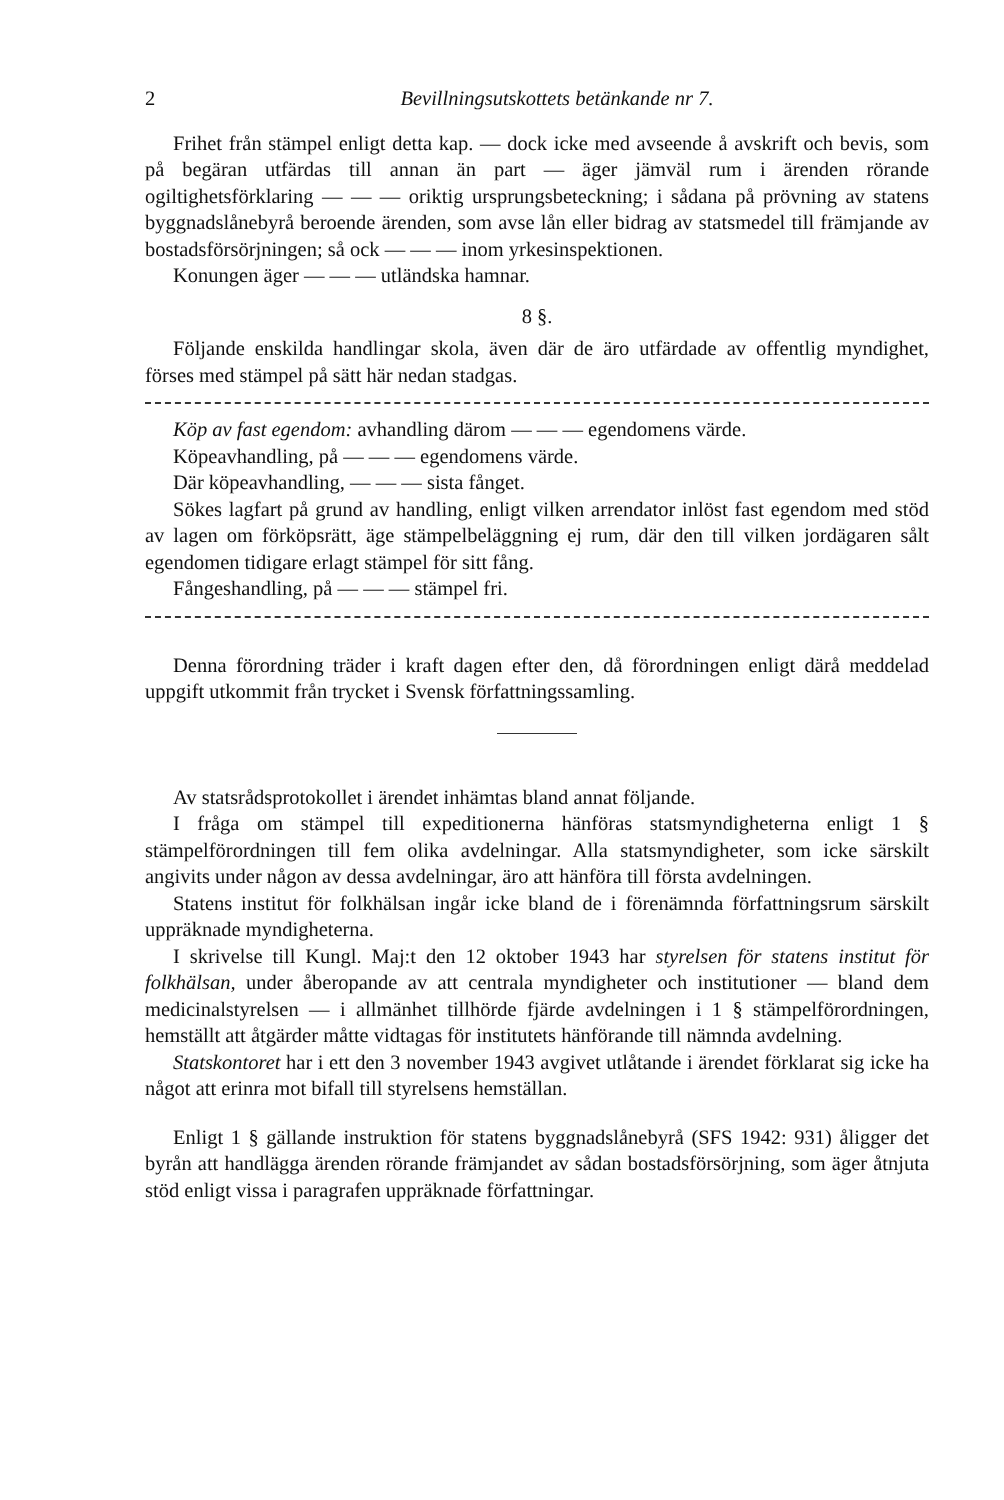2 Bevillningsutskottets betänkande nr 7.
Frihet från stämpel enligt detta kap. — dock icke med avseende å avskrift och bevis, som på begäran utfärdas till annan än part — äger jämväl rum i ärenden rörande ogiltighetsförklaring — — — oriktig ursprungsbeteckning; i sådana på prövning av statens byggnadslånebyrå beroende ärenden, som avse lån eller bidrag av statsmedel till främjande av bostadsförsörjningen; så ock — — — inom yrkesinspektionen.
Konungen äger — — — utländska hamnar.
8 §.
Följande enskilda handlingar skola, även där de äro utfärdade av offentlig myndighet, förses med stämpel på sätt här nedan stadgas.
Köp av fast egendom: avhandling därom — — — egendomens värde.
Köpeavhandling, på — — — egendomens värde.
Där köpeavhandling, — — — sista fånget.
Sökes lagfart på grund av handling, enligt vilken arrendator inlöst fast egendom med stöd av lagen om förköpsrätt, äge stämpelbeläggning ej rum, där den till vilken jordägaren sålt egendomen tidigare erlagt stämpel för sitt fång.
Fångeshandling, på — — — stämpel fri.
Denna förordning träder i kraft dagen efter den, då förordningen enligt därå meddelad uppgift utkommit från trycket i Svensk författningssamling.
Av statsrådsprotokollet i ärendet inhämtas bland annat följande.
I fråga om stämpel till expeditionerna hänföras statsmyndigheterna enligt 1 § stämpelförordningen till fem olika avdelningar. Alla statsmyndigheter, som icke särskilt angivits under någon av dessa avdelningar, äro att hänföra till första avdelningen.
Statens institut för folkhälsan ingår icke bland de i förenämnda författningsrum särskilt uppräknade myndigheterna.
I skrivelse till Kungl. Maj:t den 12 oktober 1943 har styrelsen för statens institut för folkhälsan, under åberopande av att centrala myndigheter och institutioner — bland dem medicinalstyrelsen — i allmänhet tillhörde fjärde avdelningen i 1 § stämpelförordningen, hemställt att åtgärder måtte vidtagas för institutets hänförande till nämnda avdelning.
Statskontoret har i ett den 3 november 1943 avgivet utlåtande i ärendet förklarat sig icke ha något att erinra mot bifall till styrelsens hemställan.
Enligt 1 § gällande instruktion för statens byggnadslånebyrå (SFS 1942: 931) åligger det byrån att handlägga ärenden rörande främjandet av sådan bostadsförsörjning, som äger åtnjuta stöd enligt vissa i paragrafen uppräknade författningar.